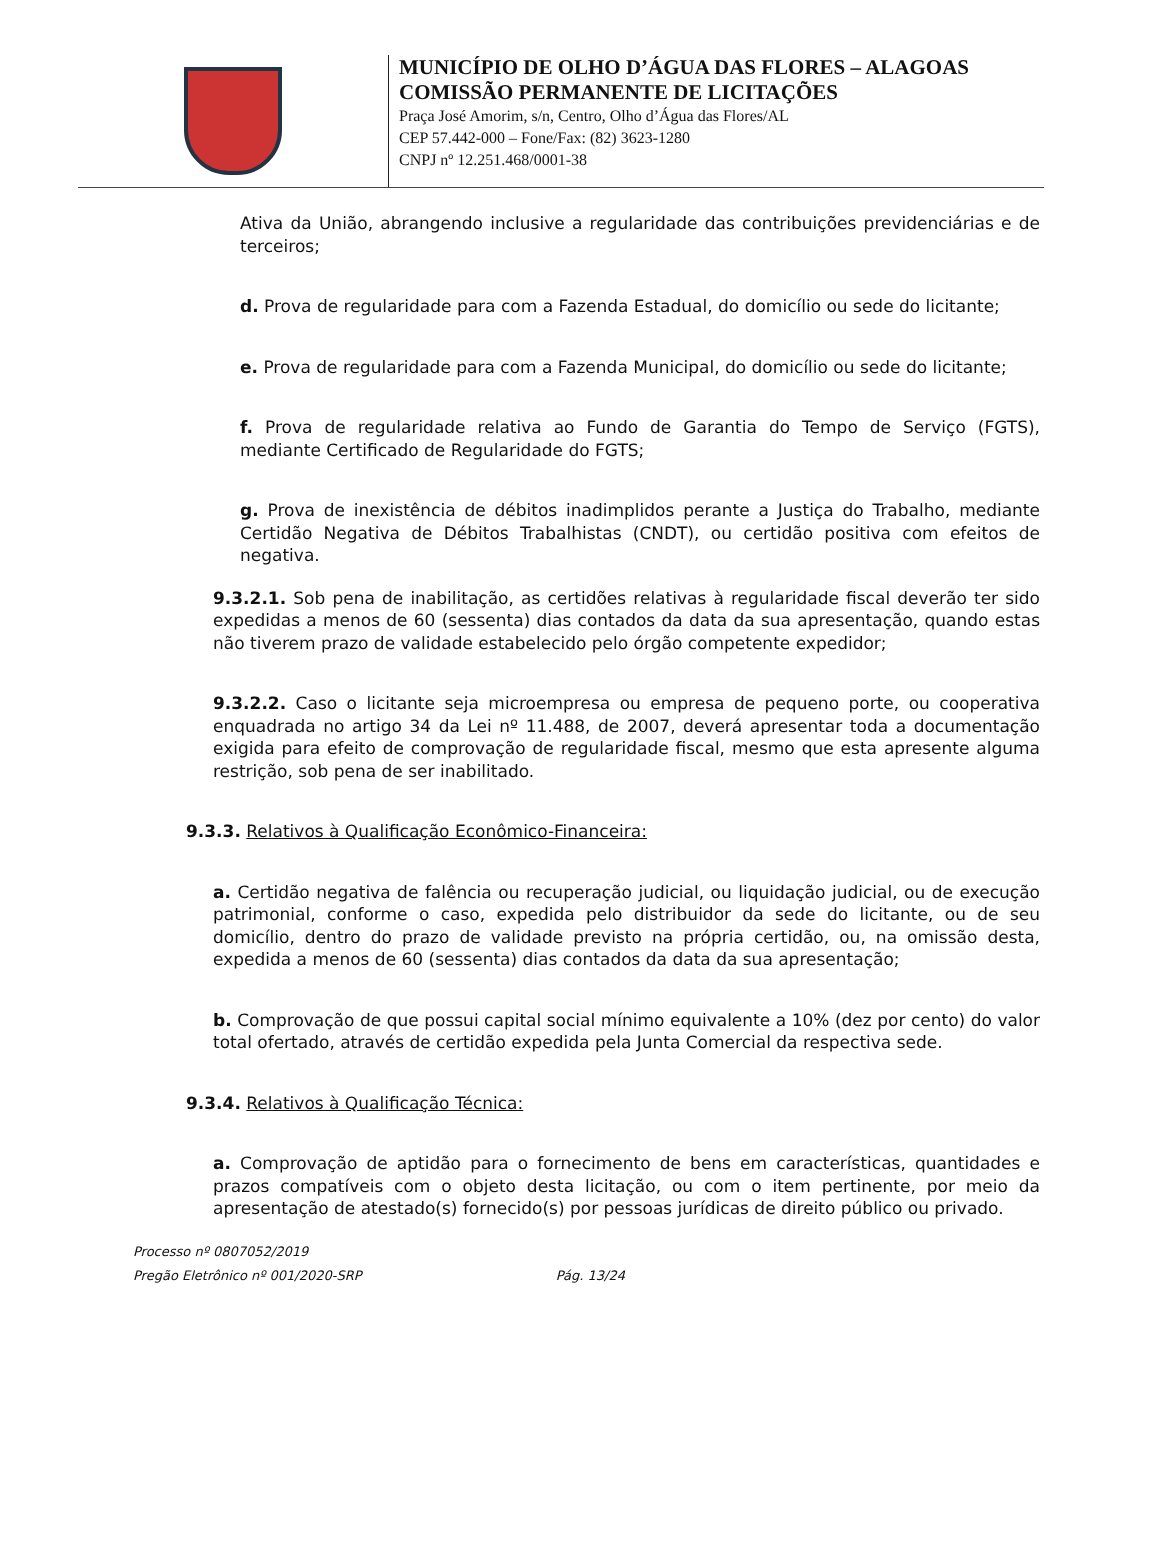MUNICÍPIO DE OLHO D’ÁGUA DAS FLORES – ALAGOAS
COMISSÃO PERMANENTE DE LICITAÇÕES
Praça José Amorim, s/n, Centro, Olho d’Água das Flores/AL
CEP 57.442-000 – Fone/Fax: (82) 3623-1280
CNPJ nº 12.251.468/0001-38
Ativa da União, abrangendo inclusive a regularidade das contribuições previdenciárias e de terceiros;
d. Prova de regularidade para com a Fazenda Estadual, do domicílio ou sede do licitante;
e. Prova de regularidade para com a Fazenda Municipal, do domicílio ou sede do licitante;
f. Prova de regularidade relativa ao Fundo de Garantia do Tempo de Serviço (FGTS), mediante Certificado de Regularidade do FGTS;
g. Prova de inexistência de débitos inadimplidos perante a Justiça do Trabalho, mediante Certidão Negativa de Débitos Trabalhistas (CNDT), ou certidão positiva com efeitos de negativa.
9.3.2.1. Sob pena de inabilitação, as certidões relativas à regularidade fiscal deverão ter sido expedidas a menos de 60 (sessenta) dias contados da data da sua apresentação, quando estas não tiverem prazo de validade estabelecido pelo órgão competente expedidor;
9.3.2.2. Caso o licitante seja microempresa ou empresa de pequeno porte, ou cooperativa enquadrada no artigo 34 da Lei nº 11.488, de 2007, deverá apresentar toda a documentação exigida para efeito de comprovação de regularidade fiscal, mesmo que esta apresente alguma restrição, sob pena de ser inabilitado.
9.3.3. Relativos à Qualificação Econômico-Financeira:
a. Certidão negativa de falência ou recuperação judicial, ou liquidação judicial, ou de execução patrimonial, conforme o caso, expedida pelo distribuidor da sede do licitante, ou de seu domicílio, dentro do prazo de validade previsto na própria certidão, ou, na omissão desta, expedida a menos de 60 (sessenta) dias contados da data da sua apresentação;
b. Comprovação de que possui capital social mínimo equivalente a 10% (dez por cento) do valor total ofertado, através de certidão expedida pela Junta Comercial da respectiva sede.
9.3.4. Relativos à Qualificação Técnica:
a. Comprovação de aptidão para o fornecimento de bens em características, quantidades e prazos compatíveis com o objeto desta licitação, ou com o item pertinente, por meio da apresentação de atestado(s) fornecido(s) por pessoas jurídicas de direito público ou privado.
Processo nº 0807052/2019
Pregão Eletrônico nº 001/2020-SRP Pág. 13/24